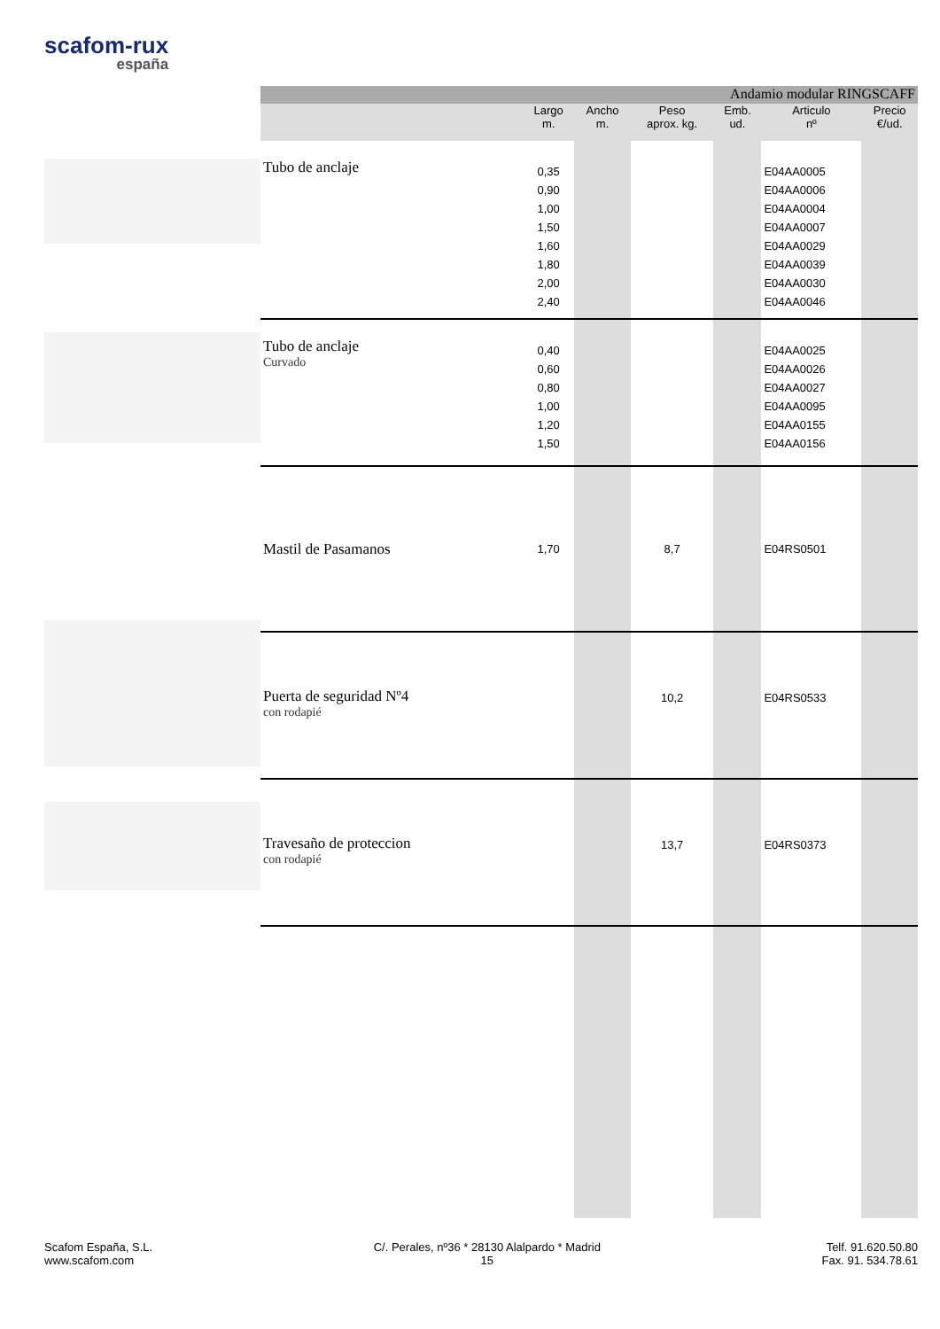scafom-rux
españa
| Andamio modular RINGSCAFF | | | | | | |
| --- | --- | --- | --- | --- | --- | --- |
| | Largo m. | Ancho m. | Peso aprox. kg. | Emb. ud. | Articulo nº | Precio €/ud. |
| Tubo de anclaje | 0,35 0,90 1,00 1,50 1,60 1,80 2,00 2,40 | | | | E04AA0005 E04AA0006 E04AA0004 E04AA0007 E04AA0029 E04AA0039 E04AA0030 E04AA0046 | |
| Tubo de anclaje Curvado | 0,40 0,60 0,80 1,00 1,20 1,50 | | | | E04AA0025 E04AA0026 E04AA0027 E04AA0095 E04AA0155 E04AA0156 | |
| Mastil de Pasamanos | 1,70 | | 8,7 | | E04RS0501 | |
| Puerta de seguridad Nº4 con rodapié | | | 10,2 | | E04RS0533 | |
| Travesaño de proteccion con rodapié | | | 13,7 | | E04RS0373 | |
Scafom España, S.L.
www.scafom.com
C/. Perales, nº36 * 28130 Alalpardo * Madrid
15
Telf. 91.620.50.80
Fax. 91. 534.78.61